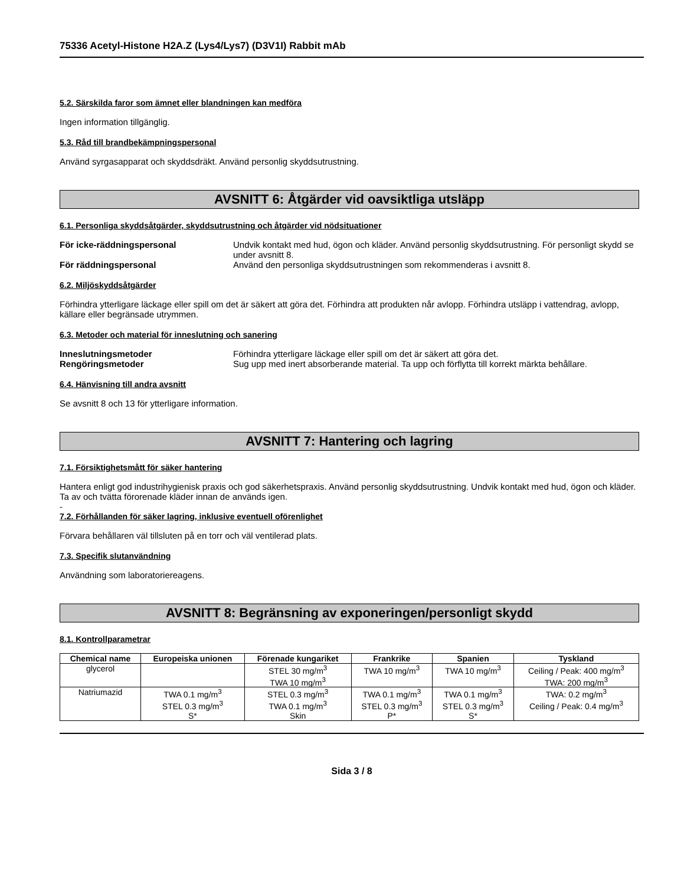75336 Acetyl-Histone H2A.Z (Lys4/Lys7) (D3V1I) Rabbit mAb
5.2. Särskilda faror som ämnet eller blandningen kan medföra
Ingen information tillgänglig.
5.3. Råd till brandbekämpningspersonal
Använd syrgasapparat och skyddsdräkt. Använd personlig skyddsutrustning.
AVSNITT 6: Åtgärder vid oavsiktliga utsläpp
6.1. Personliga skyddsåtgärder, skyddsutrustning och åtgärder vid nödsituationer
För icke-räddningspersonal Undvik kontakt med hud, ögon och kläder. Använd personlig skyddsutrustning. För personligt skydd se under avsnitt 8.
För räddningspersonal Använd den personliga skyddsutrustningen som rekommenderas i avsnitt 8.
6.2. Miljöskyddsåtgärder
Förhindra ytterligare läckage eller spill om det är säkert att göra det. Förhindra att produkten når avlopp. Förhindra utsläpp i vattendrag, avlopp, källare eller begränsade utrymmen.
6.3. Metoder och material för inneslutning och sanering
Inneslutningsmetoder Förhindra ytterligare läckage eller spill om det är säkert att göra det.
Rengöringsmetoder Sug upp med inert absorberande material. Ta upp och förflytta till korrekt märkta behållare.
6.4. Hänvisning till andra avsnitt
Se avsnitt 8 och 13 för ytterligare information.
AVSNITT 7: Hantering och lagring
7.1. Försiktighetsmått för säker hantering
Hantera enligt god industrihygienisk praxis och god säkerhetspraxis. Använd personlig skyddsutrustning. Undvik kontakt med hud, ögon och kläder. Ta av och tvätta förorenade kläder innan de används igen.
-
7.2. Förhållanden för säker lagring, inklusive eventuell oförenlighet
Förvara behållaren väl tillsluten på en torr och väl ventilerad plats.
7.3. Specifik slutanvändning
Användning som laboratoriereagens.
AVSNITT 8: Begränsning av exponeringen/personligt skydd
8.1. Kontrollparametrar
| Chemical name | Europeiska unionen | Förenade kungariket | Frankrike | Spanien | Tyskland |
| --- | --- | --- | --- | --- | --- |
| glycerol | | STEL 30 mg/m<sup>3</sup> TWA 10 mg/m<sup>3</sup> | TWA 10 mg/m<sup>3</sup> | TWA 10 mg/m<sup>3</sup> | Ceiling / Peak: 400 mg/m<sup>3</sup> TWA: 200 mg/m<sup>3</sup> |
| Natriumazid | TWA 0.1 mg/m<sup>3</sup> STEL 0.3 mg/m<sup>3</sup> S* | STEL 0.3 mg/m<sup>3</sup> TWA 0.1 mg/m<sup>3</sup> Skin | TWA 0.1 mg/m<sup>3</sup> STEL 0.3 mg/m<sup>3</sup> P* | TWA 0.1 mg/m<sup>3</sup> STEL 0.3 mg/m<sup>3</sup> S* | TWA: 0.2 mg/m<sup>3</sup> Ceiling / Peak: 0.4 mg/m<sup>3</sup> |
Sida 3 / 8